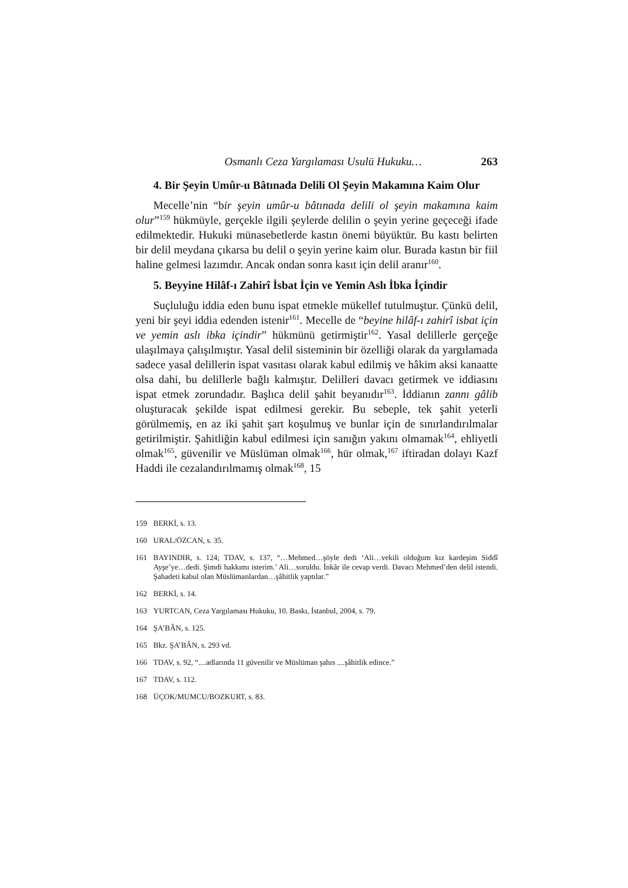Osmanlı Ceza Yargılaması Usulü Hukuku… 263
4. Bir Şeyin Umûr-u Bâtınada Delili Ol Şeyin Makamına Kaim Olur
Mecelle’nin “bir şeyin umûr-u bâtınada delili ol şeyin makamına kaim olur”<sup>159</sup> hükmüyle, gerçekle ilgili şeylerde delilin o şeyin yerine geçeceği ifade edilmektedir. Hukuki münasebetlerde kastın önemi büyüktür. Bu kastı belirten bir delil meydana çıkarsa bu delil o şeyin yerine kaim olur. Burada kastın bir fiil haline gelmesi lazımdır. Ancak ondan sonra kasıt için delil aranır<sup>160</sup>.
5. Beyyine Hilâf-ı Zahirî İsbat İçin ve Yemin Aslı İbka İçindir
Suçluluğu iddia eden bunu ispat etmekle mükellef tutulmuştur. Çünkü delil, yeni bir şeyi iddia edenden istenir<sup>161</sup>. Mecelle de “beyine hilâf-ı zahirî isbat için ve yemin aslı ibka içindir” hükmünü getirmiştir<sup>162</sup>. Yasal delillerle gerçeğe ulaşılmaya çalışılmıştır. Yasal delil sisteminin bir özelliği olarak da yargılamada sadece yasal delillerin ispat vasıtası olarak kabul edilmiş ve hâkim aksi kanaatte olsa dahi, bu delillerle bağlı kalmıştır. Delilleri davacı getirmek ve iddiasını ispat etmek zorundadır. Başlıca delil şahit beyanıdır<sup>163</sup>. İddianın zannı gâlib oluşturacak şekilde ispat edilmesi gerekir. Bu sebeple, tek şahit yeterli görülmemiş, en az iki şahit şart koşulmuş ve bunlar için de sınırlandırılmalar getirilmiştir. Şahitliğin kabul edilmesi için sanığın yakını olmamak<sup>164</sup>, ehliyetli olmak<sup>165</sup>, güvenilir ve Müslüman olmak<sup>166</sup>, hür olmak,<sup>167</sup> iftiradan dolayı Kazf Haddi ile cezalandırılmamış olmak<sup>168</sup>, 15
159 BERKİ, s. 13.
160 URAL/ÖZCAN, s. 35.
161 BAYINDIR, s. 124; TDAV, s. 137, “…Mehmed…şöyle dedi ‘Ali…vekili olduğum kız kardeşim Siddî Ayşe’ye…dedi. Şimdi hakkımı isterim.’ Ali…soruldu. İnkâr ile cevap verdi. Davacı Mehmed’den delil istendi. Şahadeti kabul olan Müslümanlardan…şâhitlik yaptılar.”
162 BERKİ, s. 14.
163 YURTCAN, Ceza Yargılaması Hukuku, 10. Baskı, İstanbul, 2004, s. 79.
164 ŞA’BÂN, s. 125.
165 Bkz. ŞA’BÂN, s. 293 vd.
166 TDAV, s. 92, “....adlarında 11 güvenilir ve Müslüman şahıs ....şâhitlik edince.”
167 TDAV, s. 112.
168 ÜÇOK/MUMCU/BOZKURT, s. 83.